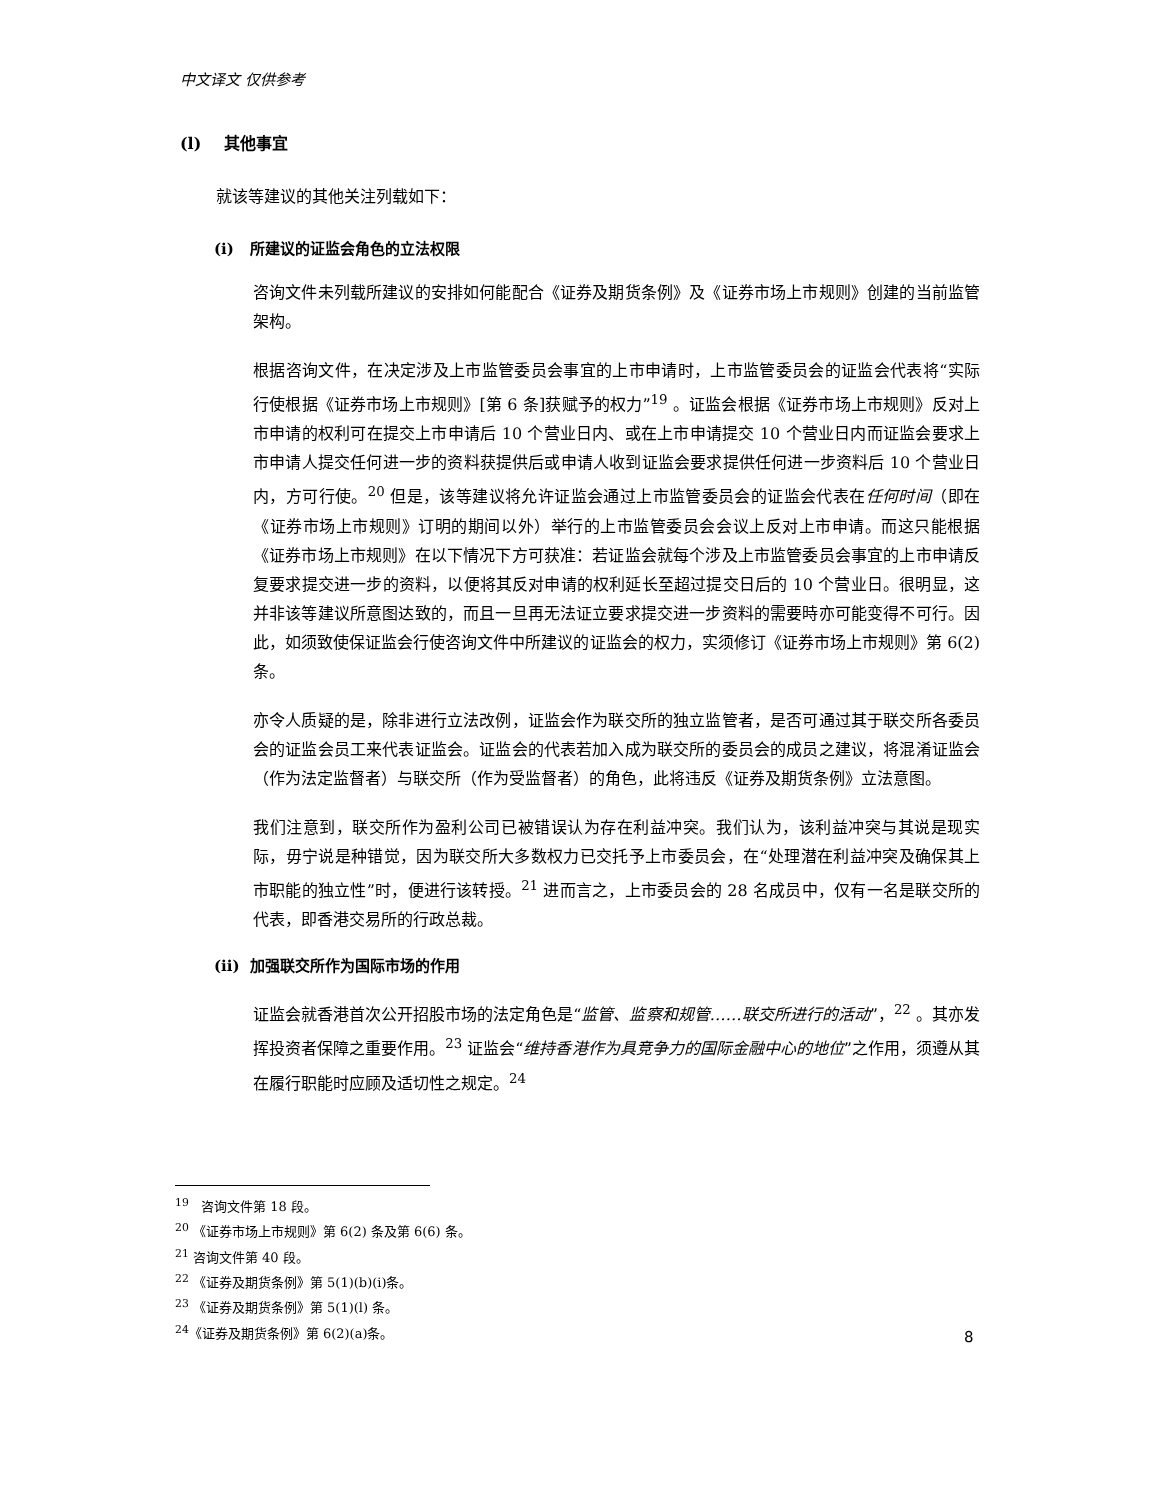中文译文 仅供参考
(l) 其他事宜
就该等建议的其他关注列载如下：
(i) 所建议的证监会角色的立法权限
咨询文件未列载所建议的安排如何能配合《证券及期货条例》及《证券市场上市规则》创建的当前监管架构。
根据咨询文件，在决定涉及上市监管委员会事宜的上市申请时，上市监管委员会的证监会代表将“实际行使根据《证券市场上市规则》[第 6 条]获赋予的权力”<sup>19</sup> 。证监会根据《证券市场上市规则》反对上市申请的权利可在提交上市申请后 10 个营业日内、或在上市申请提交 10 个营业日内而证监会要求上市申请人提交任何进一步的资料获提供后或申请人收到证监会要求提供任何进一步资料后 10 个营业日内，方可行使。<sup>20</sup> 但是，该等建议将允许证监会通过上市监管委员会的证监会代表在任何时间（即在《证券市场上市规则》订明的期间以外）举行的上市监管委员会会议上反对上市申请。而这只能根据《证券市场上市规则》在以下情况下方可获准：若证监会就每个涉及上市监管委员会事宜的上市申请反复要求提交进一步的资料，以便将其反对申请的权利延长至超过提交日后的 10 个营业日。很明显，这并非该等建议所意图达致的，而且一旦再无法证立要求提交进一步资料的需要時亦可能变得不可行。因此，如须致使保证监会行使咨询文件中所建议的证监会的权力，实须修订《证券市场上市规则》第 6(2)条。
亦令人质疑的是，除非进行立法改例，证监会作为联交所的独立监管者，是否可通过其于联交所各委员会的证监会员工来代表证监会。证监会的代表若加入成为联交所的委员会的成员之建议，将混淆证监会（作为法定监督者）与联交所（作为受监督者）的角色，此将违反《证券及期货条例》立法意图。
我们注意到，联交所作为盈利公司已被错误认为存在利益冲突。我们认为，该利益冲突与其说是现实际，毋宁说是种错觉，因为联交所大多数权力已交托予上市委员会，在“处理潜在利益冲突及确保其上市职能的独立性”时，便进行该转授。<sup>21</sup> 进而言之，上市委员会的 28 名成员中，仅有一名是联交所的代表，即香港交易所的行政总裁。
(ii) 加强联交所作为国际市场的作用
证监会就香港首次公开招股市场的法定角色是“监管、监察和规管……联交所进行的活动”，<sup>22</sup> 。其亦发挥投资者保障之重要作用。<sup>23</sup> 证监会“维持香港作为具竞争力的国际金融中心的地位”之作用，须遵从其在履行职能时应顾及适切性之规定。<sup>24</sup>
<sup>19</sup> 咨询文件第 18 段。
<sup>20</sup> 《证券市场上市规则》第 6(2) 条及第 6(6) 条。
<sup>21</sup> 咨询文件第 40 段。
<sup>22</sup> 《证券及期货条例》第 5(1)(b)(i)条。
<sup>23</sup> 《证券及期货条例》第 5(1)(l) 条。
<sup>24</sup>《证券及期货条例》第 6(2)(a)条。
8